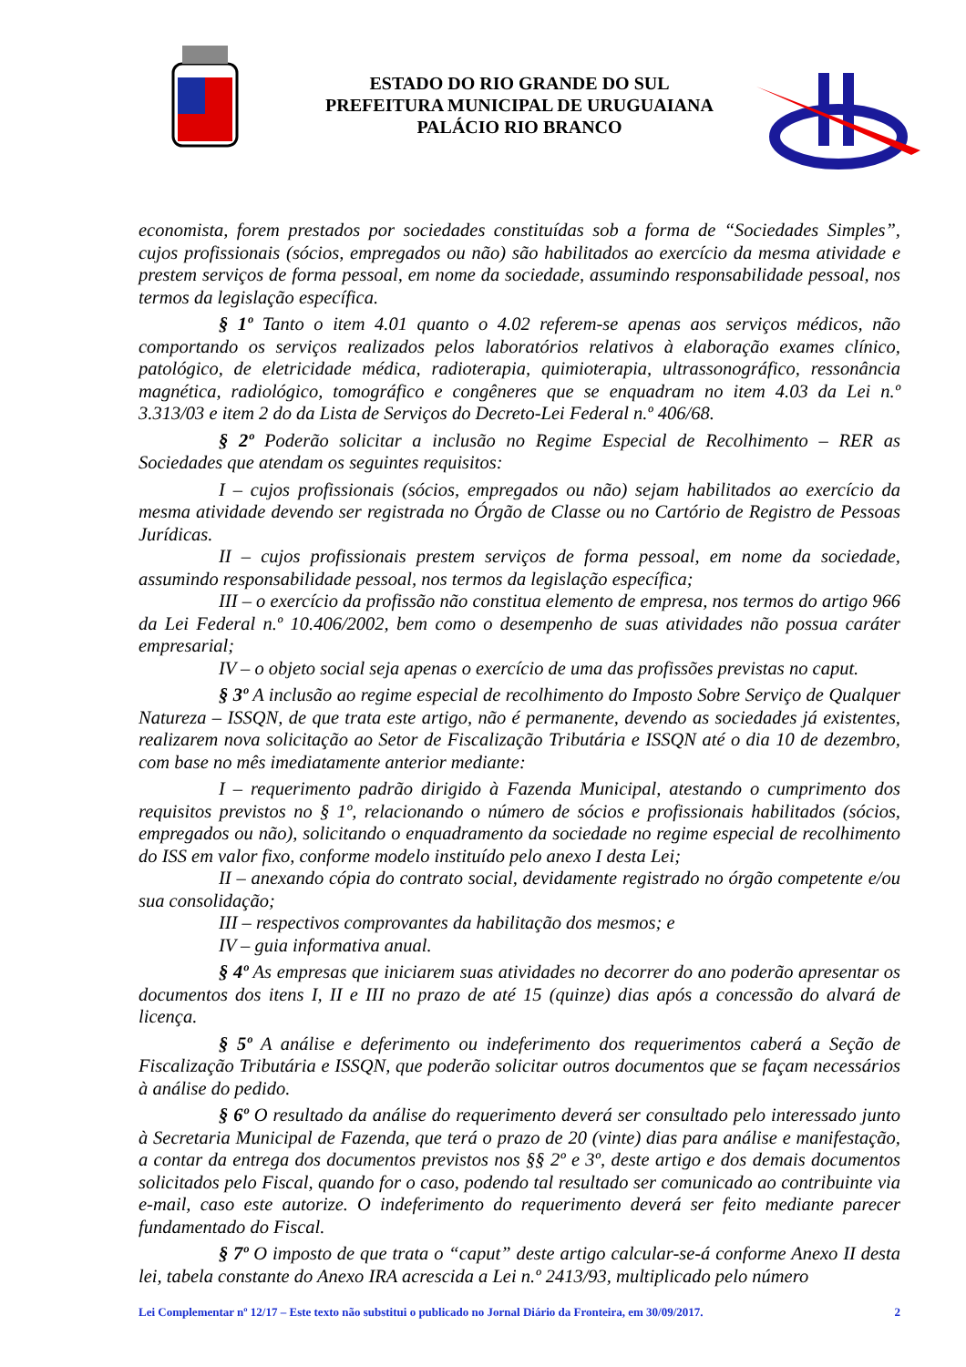ESTADO DO RIO GRANDE DO SUL
PREFEITURA MUNICIPAL DE URUGUAIANA
PALÁCIO RIO BRANCO
economista, forem prestados por sociedades constituídas sob a forma de “Sociedades Simples”, cujos profissionais (sócios, empregados ou não) são habilitados ao exercício da mesma atividade e prestem serviços de forma pessoal, em nome da sociedade, assumindo responsabilidade pessoal, nos termos da legislação específica.
§ 1º Tanto o item 4.01 quanto o 4.02 referem-se apenas aos serviços médicos, não comportando os serviços realizados pelos laboratórios relativos à elaboração exames clínico, patológico, de eletricidade médica, radioterapia, quimioterapia, ultrassonográfico, ressonância magnética, radiológico, tomográfico e congêneres que se enquadram no item 4.03 da Lei n.º 3.313/03 e item 2 do da Lista de Serviços do Decreto-Lei Federal n.º 406/68.
§ 2º Poderão solicitar a inclusão no Regime Especial de Recolhimento – RER as Sociedades que atendam os seguintes requisitos:
I – cujos profissionais (sócios, empregados ou não) sejam habilitados ao exercício da mesma atividade devendo ser registrada no Órgão de Classe ou no Cartório de Registro de Pessoas Jurídicas.
II – cujos profissionais prestem serviços de forma pessoal, em nome da sociedade, assumindo responsabilidade pessoal, nos termos da legislação específica;
III – o exercício da profissão não constitua elemento de empresa, nos termos do artigo 966 da Lei Federal n.º 10.406/2002, bem como o desempenho de suas atividades não possua caráter empresarial;
IV – o objeto social seja apenas o exercício de uma das profissões previstas no caput.
§ 3º A inclusão ao regime especial de recolhimento do Imposto Sobre Serviço de Qualquer Natureza – ISSQN, de que trata este artigo, não é permanente, devendo as sociedades já existentes, realizarem nova solicitação ao Setor de Fiscalização Tributária e ISSQN até o dia 10 de dezembro, com base no mês imediatamente anterior mediante:
I – requerimento padrão dirigido à Fazenda Municipal, atestando o cumprimento dos requisitos previstos no § 1º, relacionando o número de sócios e profissionais habilitados (sócios, empregados ou não), solicitando o enquadramento da sociedade no regime especial de recolhimento do ISS em valor fixo, conforme modelo instituído pelo anexo I desta Lei;
II – anexando cópia do contrato social, devidamente registrado no órgão competente e/ou sua consolidação;
III – respectivos comprovantes da habilitação dos mesmos; e
IV – guia informativa anual.
§ 4º As empresas que iniciarem suas atividades no decorrer do ano poderão apresentar os documentos dos itens I, II e III no prazo de até 15 (quinze) dias após a concessão do alvará de licença.
§ 5º A análise e deferimento ou indeferimento dos requerimentos caberá a Seção de Fiscalização Tributária e ISSQN, que poderão solicitar outros documentos que se façam necessários à análise do pedido.
§ 6º O resultado da análise do requerimento deverá ser consultado pelo interessado junto à Secretaria Municipal de Fazenda, que terá o prazo de 20 (vinte) dias para análise e manifestação, a contar da entrega dos documentos previstos nos §§ 2º e 3º, deste artigo e dos demais documentos solicitados pelo Fiscal, quando for o caso, podendo tal resultado ser comunicado ao contribuinte via e-mail, caso este autorize. O indeferimento do requerimento deverá ser feito mediante parecer fundamentado do Fiscal.
§ 7º O imposto de que trata o “caput” deste artigo calcular-se-á conforme Anexo II desta lei, tabela constante do Anexo IRA acrescida a Lei n.º 2413/93, multiplicado pelo número
Lei Complementar nº 12/17 – Este texto não substitui o publicado no Jornal Diário da Fronteira, em 30/09/2017. 2